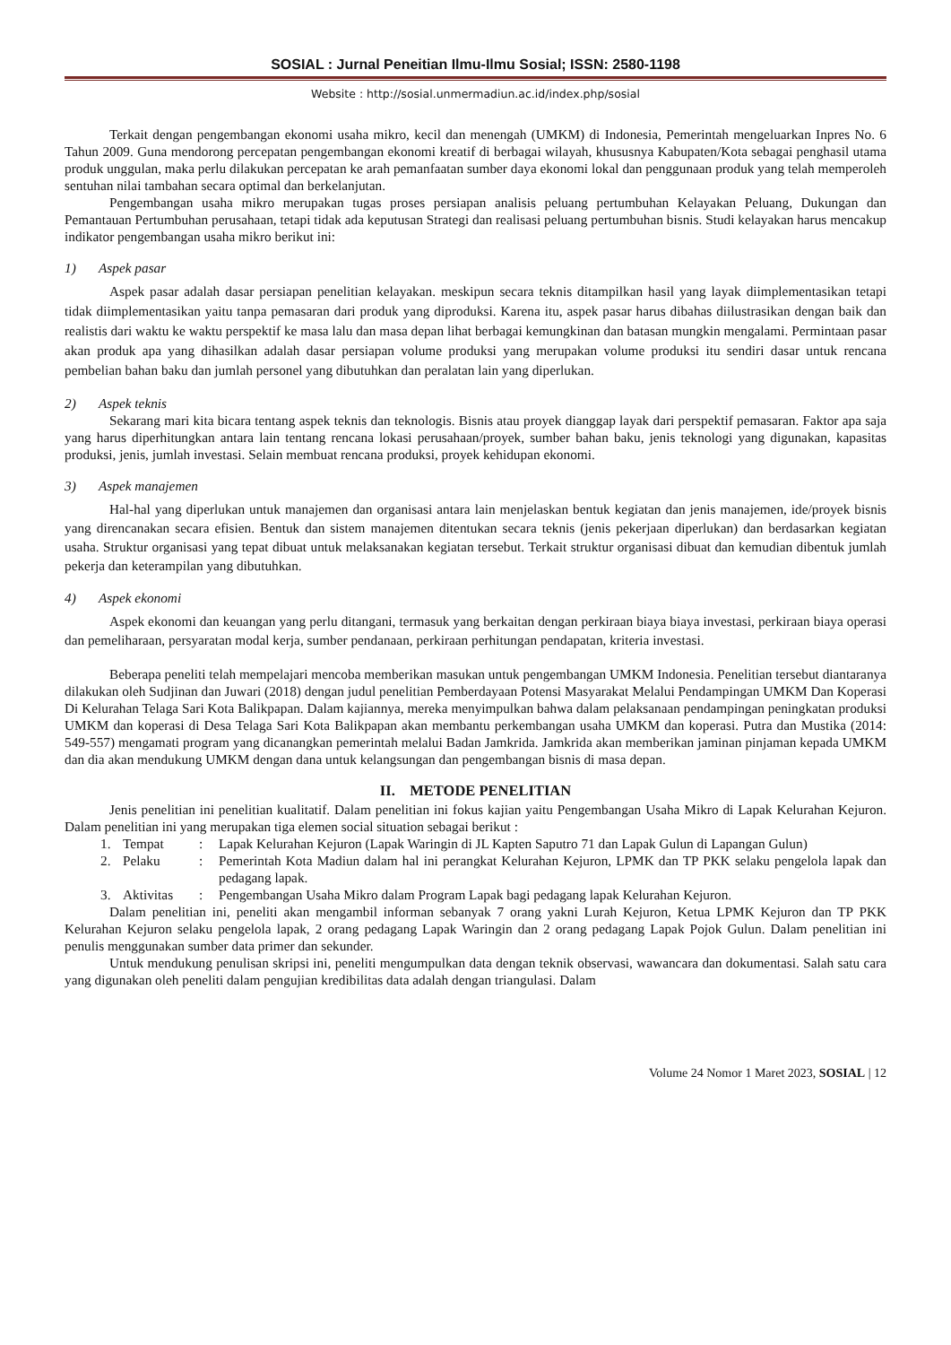SOSIAL : Jurnal Peneitian Ilmu-Ilmu Sosial; ISSN: 2580-1198
Website : http://sosial.unmermadiun.ac.id/index.php/sosial
Terkait dengan pengembangan ekonomi usaha mikro, kecil dan menengah (UMKM) di Indonesia, Pemerintah mengeluarkan Inpres No. 6 Tahun 2009. Guna mendorong percepatan pengembangan ekonomi kreatif di berbagai wilayah, khususnya Kabupaten/Kota sebagai penghasil utama produk unggulan, maka perlu dilakukan percepatan ke arah pemanfaatan sumber daya ekonomi lokal dan penggunaan produk yang telah memperoleh sentuhan nilai tambahan secara optimal dan berkelanjutan.
Pengembangan usaha mikro merupakan tugas proses persiapan analisis peluang pertumbuhan Kelayakan Peluang, Dukungan dan Pemantauan Pertumbuhan perusahaan, tetapi tidak ada keputusan Strategi dan realisasi peluang pertumbuhan bisnis. Studi kelayakan harus mencakup indikator pengembangan usaha mikro berikut ini:
1) Aspek pasar
Aspek pasar adalah dasar persiapan penelitian kelayakan. meskipun secara teknis ditampilkan hasil yang layak diimplementasikan tetapi tidak diimplementasikan yaitu tanpa pemasaran dari produk yang diproduksi. Karena itu, aspek pasar harus dibahas diilustrasikan dengan baik dan realistis dari waktu ke waktu perspektif ke masa lalu dan masa depan lihat berbagai kemungkinan dan batasan mungkin mengalami. Permintaan pasar akan produk apa yang dihasilkan adalah dasar persiapan volume produksi yang merupakan volume produksi itu sendiri dasar untuk rencana pembelian bahan baku dan jumlah personel yang dibutuhkan dan peralatan lain yang diperlukan.
2) Aspek teknis
Sekarang mari kita bicara tentang aspek teknis dan teknologis. Bisnis atau proyek dianggap layak dari perspektif pemasaran. Faktor apa saja yang harus diperhitungkan antara lain tentang rencana lokasi perusahaan/proyek, sumber bahan baku, jenis teknologi yang digunakan, kapasitas produksi, jenis, jumlah investasi. Selain membuat rencana produksi, proyek kehidupan ekonomi.
3) Aspek manajemen
Hal-hal yang diperlukan untuk manajemen dan organisasi antara lain menjelaskan bentuk kegiatan dan jenis manajemen, ide/proyek bisnis yang direncanakan secara efisien. Bentuk dan sistem manajemen ditentukan secara teknis (jenis pekerjaan diperlukan) dan berdasarkan kegiatan usaha. Struktur organisasi yang tepat dibuat untuk melaksanakan kegiatan tersebut. Terkait struktur organisasi dibuat dan kemudian dibentuk jumlah pekerja dan keterampilan yang dibutuhkan.
4) Aspek ekonomi
Aspek ekonomi dan keuangan yang perlu ditangani, termasuk yang berkaitan dengan perkiraan biaya biaya investasi, perkiraan biaya operasi dan pemeliharaan, persyaratan modal kerja, sumber pendanaan, perkiraan perhitungan pendapatan, kriteria investasi.
Beberapa peneliti telah mempelajari mencoba memberikan masukan untuk pengembangan UMKM Indonesia. Penelitian tersebut diantaranya dilakukan oleh Sudjinan dan Juwari (2018) dengan judul penelitian Pemberdayaan Potensi Masyarakat Melalui Pendampingan UMKM Dan Koperasi Di Kelurahan Telaga Sari Kota Balikpapan. Dalam kajiannya, mereka menyimpulkan bahwa dalam pelaksanaan pendampingan peningkatan produksi UMKM dan koperasi di Desa Telaga Sari Kota Balikpapan akan membantu perkembangan usaha UMKM dan koperasi. Putra dan Mustika (2014: 549-557) mengamati program yang dicanangkan pemerintah melalui Badan Jamkrida. Jamkrida akan memberikan jaminan pinjaman kepada UMKM dan dia akan mendukung UMKM dengan dana untuk kelangsungan dan pengembangan bisnis di masa depan.
II. METODE PENELITIAN
Jenis penelitian ini penelitian kualitatif. Dalam penelitian ini fokus kajian yaitu Pengembangan Usaha Mikro di Lapak Kelurahan Kejuron. Dalam penelitian ini yang merupakan tiga elemen social situation sebagai berikut :
1. Tempat: Lapak Kelurahan Kejuron (Lapak Waringin di JL Kapten Saputro 71 dan Lapak Gulun di Lapangan Gulun)
2. Pelaku: Pemerintah Kota Madiun dalam hal ini perangkat Kelurahan Kejuron, LPMK dan TP PKK selaku pengelola lapak dan pedagang lapak.
3. Aktivitas: Pengembangan Usaha Mikro dalam Program Lapak bagi pedagang lapak Kelurahan Kejuron.
Dalam penelitian ini, peneliti akan mengambil informan sebanyak 7 orang yakni Lurah Kejuron, Ketua LPMK Kejuron dan TP PKK Kelurahan Kejuron selaku pengelola lapak, 2 orang pedagang Lapak Waringin dan 2 orang pedagang Lapak Pojok Gulun. Dalam penelitian ini penulis menggunakan sumber data primer dan sekunder.
Untuk mendukung penulisan skripsi ini, peneliti mengumpulkan data dengan teknik observasi, wawancara dan dokumentasi. Salah satu cara yang digunakan oleh peneliti dalam pengujian kredibilitas data adalah dengan triangulasi. Dalam
Volume 24 Nomor 1 Maret 2023, SOSIAL | 12